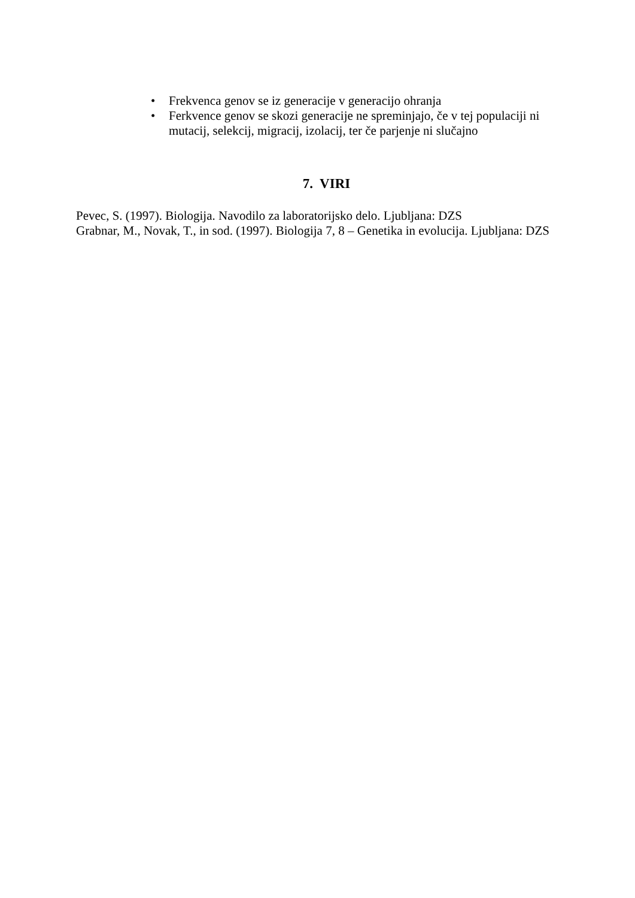• Frekvenca genov se iz generacije v generacijo ohranja
• Ferkvence genov se skozi generacije ne spreminjajo, če v tej populaciji ni mutacij, selekcij, migracij, izolacij, ter če parjenje ni slučajno
7. VIRI
Pevec, S. (1997). Biologija. Navodilo za laboratorijsko delo. Ljubljana: DZS
Grabnar, M., Novak, T., in sod. (1997). Biologija 7, 8 – Genetika in evolucija. Ljubljana: DZS